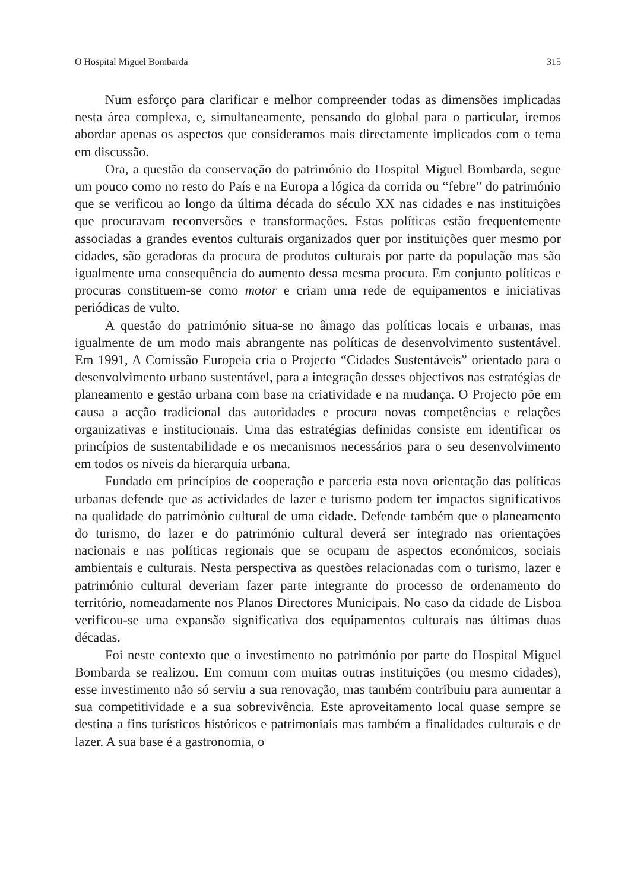O Hospital Miguel Bombarda 315
Num esforço para clarificar e melhor compreender todas as dimensões implicadas nesta área complexa, e, simultaneamente, pensando do global para o particular, iremos abordar apenas os aspectos que consideramos mais directamente implicados com o tema em discussão.
Ora, a questão da conservação do património do Hospital Miguel Bombarda, segue um pouco como no resto do País e na Europa a lógica da corrida ou “febre” do património que se verificou ao longo da última década do século XX nas cidades e nas instituições que procuravam reconversões e transformações. Estas políticas estão frequentemente associadas a grandes eventos culturais organizados quer por instituições quer mesmo por cidades, são geradoras da procura de produtos culturais por parte da população mas são igualmente uma consequência do aumento dessa mesma procura. Em conjunto políticas e procuras constituem-se como motor e criam uma rede de equipamentos e iniciativas periódicas de vulto.
A questão do património situa-se no âmago das políticas locais e urbanas, mas igualmente de um modo mais abrangente nas políticas de desenvolvimento sustentável. Em 1991, A Comissão Europeia cria o Projecto “Cidades Sustentáveis” orientado para o desenvolvimento urbano sustentável, para a integração desses objectivos nas estratégias de planeamento e gestão urbana com base na criatividade e na mudança. O Projecto põe em causa a acção tradicional das autoridades e procura novas competências e relações organizativas e institucionais. Uma das estratégias definidas consiste em identificar os princípios de sustentabilidade e os mecanismos necessários para o seu desenvolvimento em todos os níveis da hierarquia urbana.
Fundado em princípios de cooperação e parceria esta nova orientação das políticas urbanas defende que as actividades de lazer e turismo podem ter impactos significativos na qualidade do património cultural de uma cidade. Defende também que o planeamento do turismo, do lazer e do património cultural deverá ser integrado nas orientações nacionais e nas políticas regionais que se ocupam de aspectos económicos, sociais ambientais e culturais. Nesta perspectiva as questões relacionadas com o turismo, lazer e património cultural deveriam fazer parte integrante do processo de ordenamento do território, nomeadamente nos Planos Directores Municipais. No caso da cidade de Lisboa verificou-se uma expansão significativa dos equipamentos culturais nas últimas duas décadas.
Foi neste contexto que o investimento no património por parte do Hospital Miguel Bombarda se realizou. Em comum com muitas outras instituições (ou mesmo cidades), esse investimento não só serviu a sua renovação, mas também contribuiu para aumentar a sua competitividade e a sua sobrevivência. Este aproveitamento local quase sempre se destina a fins turísticos históricos e patrimoniais mas também a finalidades culturais e de lazer. A sua base é a gastronomia, o